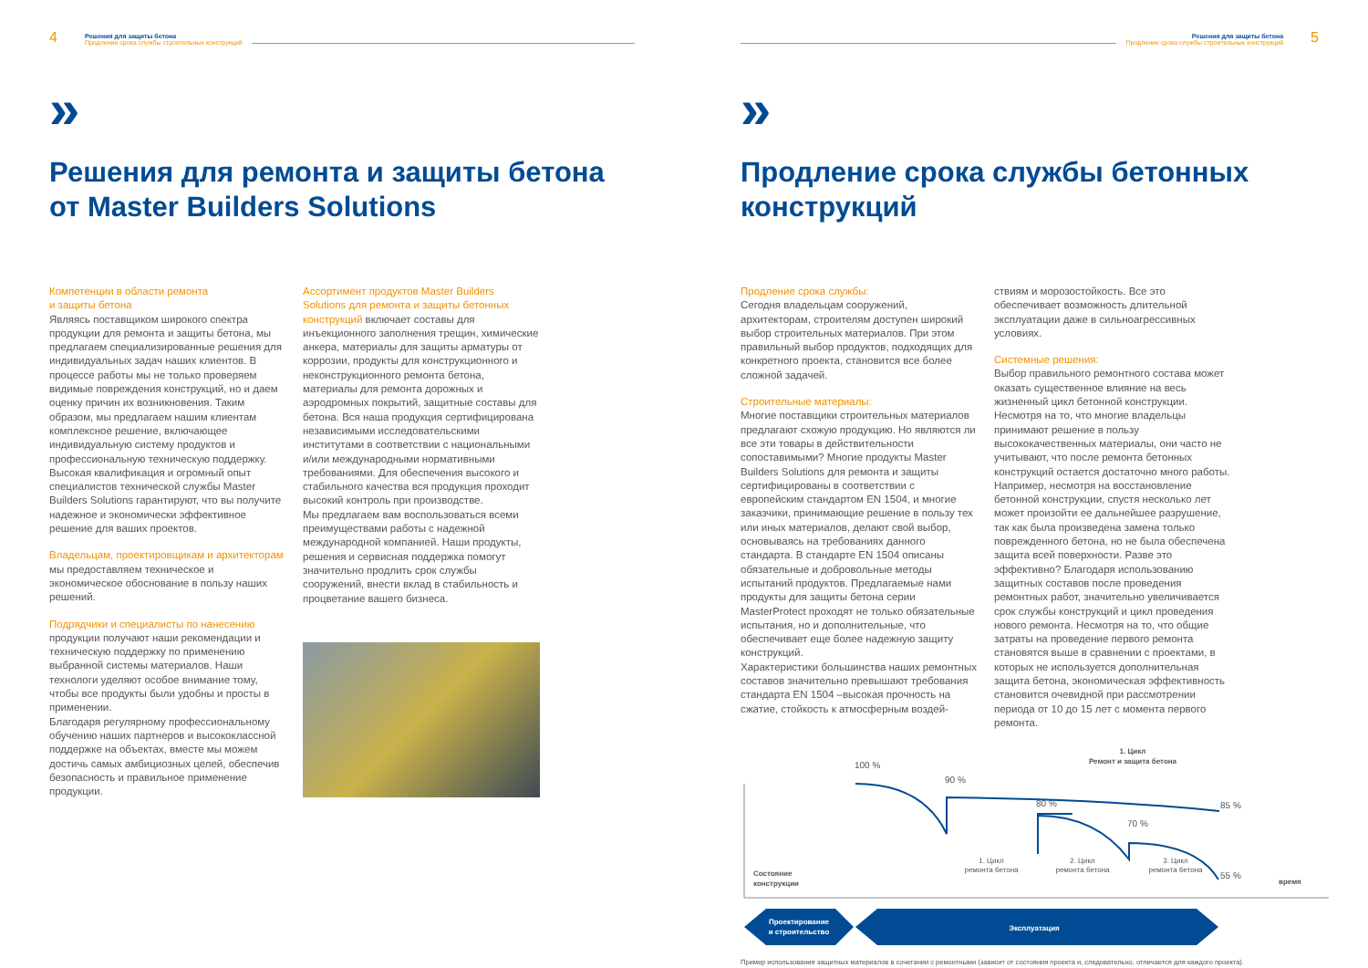4
Решения для защиты бетона
Продление срока службы строительных конструкций
»
Решения для ремонта и защиты бетона от Master Builders Solutions
Компетенции в области ремонта
и защиты бетона
Являясь поставщиком широкого спектра продукции для ремонта и защиты бетона, мы предлагаем специализированные решения для индивидуальных задач наших клиентов. В процессе работы мы не только проверяем видимые повреждения конструкций, но и даем оценку причин их возникновения. Таким образом, мы предлагаем нашим клиентам комплексное решение, включающее индивидуальную систему продуктов и профессиональную техническую поддержку. Высокая квалификация и огромный опыт специалистов технической службы Master Builders Solutions гарантируют, что вы получите надежное и экономически эффективное решение для ваших проектов.
Владельцам, проектировщикам и архитекторам мы предоставляем техническое и экономическое обоснование в пользу наших решений.
Подрядчики и специалисты по нанесению продукции получают наши рекомендации и техническую поддержку по применению выбранной системы материалов. Наши технологи уделяют особое внимание тому, чтобы все продукты были удобны и просты в применении.
Благодаря регулярному профессиональному обучению наших партнеров и высококлассной поддержке на объектах, вместе мы можем достичь самых амбициозных целей, обеспечив безопасность и правильное применение продукции.
Ассортимент продуктов Master Builders Solutions для ремонта и защиты бетонных конструкций включает составы для инъекционного заполнения трещин, химические анкера, материалы для защиты арматуры от коррозии, продукты для конструкционного и неконструкционного ремонта бетона, материалы для ремонта дорожных и аэродромных покрытий, защитные составы для бетона. Вся наша продукция сертифицирована независимыми исследовательскими институтами в соответствии с национальными и/или международными нормативными требованиями. Для обеспечения высокого и стабильного качества вся продукция проходит высокий контроль при производстве.
Мы предлагаем вам воспользоваться всеми преимуществами работы с надежной международной компанией. Наши продукты, решения и сервисная поддержка помогут значительно продлить срок службы сооружений, внести вклад в стабильность и процветание вашего бизнеса.
Решения для защиты бетона
Продление срока службы строительных конструкций
5
»
Продление срока службы бетонных конструкций
Продление срока службы:
Сегодня владельцам сооружений, архитекторам, строителям доступен широкий выбор строительных материалов. При этом правильный выбор продуктов, подходящих для конкретного проекта, становится все более сложной задачей.
Строительные материалы:
Многие поставщики строительных материалов предлагают схожую продукцию. Но являются ли все эти товары в действительности сопоставимыми? Многие продукты Master Builders Solutions для ремонта и защиты сертифицированы в соответствии с европейским стандартом EN 1504, и многие заказчики, принимающие решение в пользу тех или иных материалов, делают свой выбор, основываясь на требованиях данного стандарта. В стандарте EN 1504 описаны обязательные и добровольные методы испытаний продуктов. Предлагаемые нами продукты для защиты бетона серии MasterProtect проходят не только обязательные испытания, но и дополнительные, что обеспечивает еще более надежную защиту конструкций.
Характеристики большинства наших ремонтных составов значительно превышают требования стандарта EN 1504 –высокая прочность на сжатие, стойкость к атмосферным воздей-
ствиям и морозостойкость. Все это обеспечивает возможность длительной эксплуатации даже в сильноагрессивных условиях.
Системные решения:
Выбор правильного ремонтного состава может оказать существенное влияние на весь жизненный цикл бетонной конструкции. Несмотря на то, что многие владельцы принимают решение в пользу высококачественных материалы, они часто не учитывают, что после ремонта бетонных конструкций остается достаточно много работы. Например, несмотря на восстановление бетонной конструкции, спустя несколько лет может произойти ее дальнейшее разрушение, так как была произведена замена только поврежденного бетона, но не была обеспечена защита всей поверхности. Разве это эффективно? Благодаря использованию защитных составов после проведения ремонтных работ, значительно увеличивается срок службы конструкций и цикл проведения нового ремонта. Несмотря на то, что общие затраты на проведение первого ремонта становятся выше в сравнении с проектами, в которых не используется дополнительная защита бетона, экономическая эффективность становится очевидной при рассмотрении периода от 10 до 15 лет с момента первого ремонта.
1. Цикл
Ремонт и защита бетона
100 %
90 %
80 %
70 %
85 %
55 %
Состояние
конструкции
1. Цикл
ремонта бетона
2. Цикл
ремонта бетона
3. Цикл
ремонта бетона
время
Проектирование
и строительство
Эксплуатация
Пример использования защитных материалов в сочетании с ремонтными (зависит от состояния проекта и, следовательно, отличается для каждого проекта).